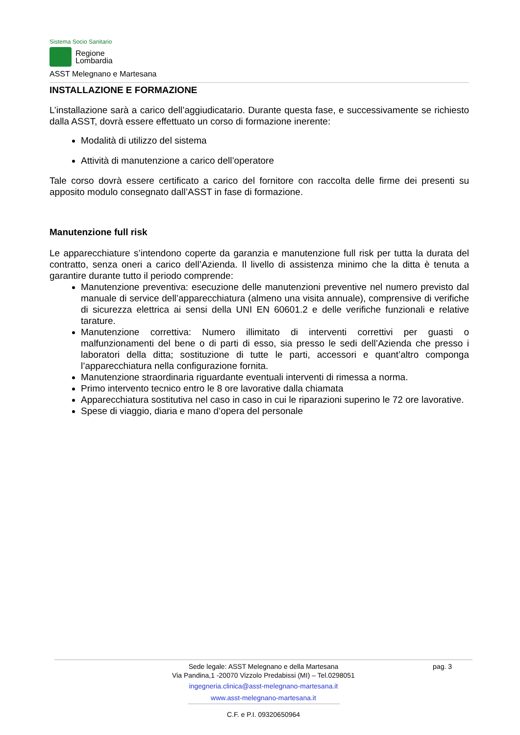Sistema Socio Sanitario
Regione
Lombardia
ASST Melegnano e Martesana
INSTALLAZIONE E FORMAZIONE
L’installazione sarà a carico dell’aggiudicatario. Durante questa fase, e successivamente se richiesto dalla ASST, dovrà essere effettuato un corso di formazione inerente:
Modalità di utilizzo del sistema
Attività di manutenzione a carico dell’operatore
Tale corso dovrà essere certificato a carico del fornitore con raccolta delle firme dei presenti su apposito modulo consegnato dall’ASST in fase di formazione.
Manutenzione full risk
Le apparecchiature s’intendono coperte da garanzia e manutenzione full risk per tutta la durata del contratto, senza oneri a carico dell’Azienda. Il livello di assistenza minimo che la ditta è tenuta a garantire durante tutto il periodo comprende:
Manutenzione preventiva: esecuzione delle manutenzioni preventive nel numero previsto dal manuale di service dell’apparecchiatura (almeno una visita annuale), comprensive di verifiche di sicurezza elettrica ai sensi della UNI EN 60601.2 e delle verifiche funzionali e relative tarature.
Manutenzione correttiva: Numero illimitato di interventi correttivi per guasti o malfunzionamenti del bene o di parti di esso, sia presso le sedi dell’Azienda che presso i laboratori della ditta; sostituzione di tutte le parti, accessori e quant’altro componga l’apparecchiatura nella configurazione fornita.
Manutenzione straordinaria riguardante eventuali interventi di rimessa a norma.
Primo intervento tecnico entro le 8 ore lavorative dalla chiamata
Apparecchiatura sostitutiva nel caso in caso in cui le riparazioni superino le 72 ore lavorative.
Spese di viaggio, diaria e mano d’opera del personale
pag. 3
Sede legale: ASST Melegnano e della Martesana
Via Pandina,1 -20070 Vizzolo Predabissi (MI) – Tel.0298051
ingegneria.clinica@asst-melegnano-martesana.it
www.asst-melegnano-martesana.it
C.F. e P.I. 09320650964